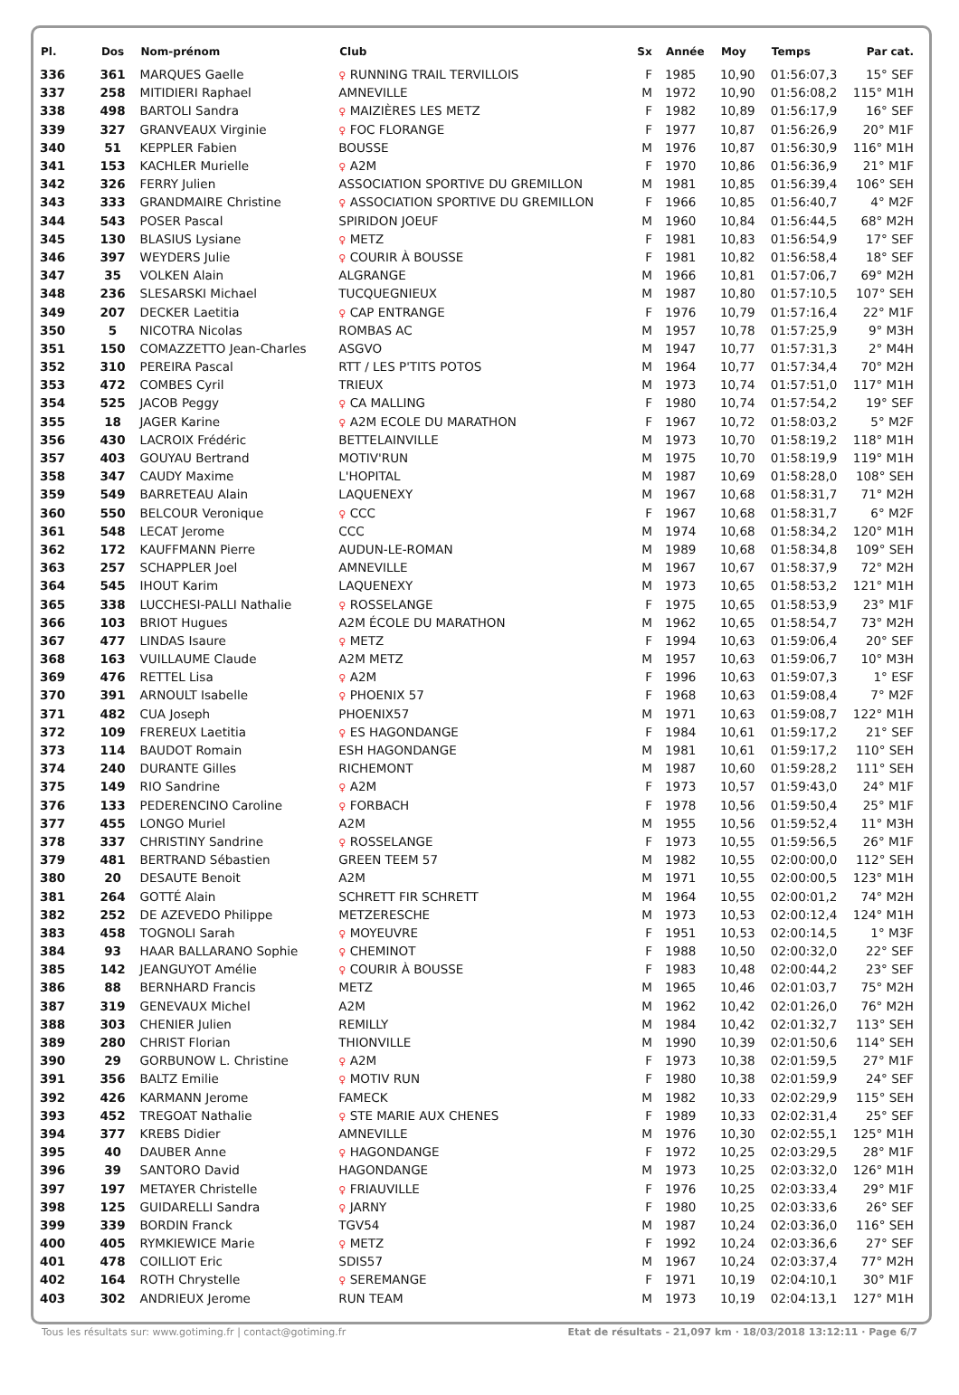| Pl. | Dos | Nom-prénom | Club | Sx | Année | Moy | Temps | Par cat. |
| --- | --- | --- | --- | --- | --- | --- | --- | --- |
| 336 | 361 | MARQUES Gaelle | ♀ RUNNING TRAIL TERVILLOIS | F | 1985 | 10,90 | 01:56:07,3 | 15° SEF |
| 337 | 258 | MITIDIERI Raphael | AMNEVILLE | M | 1972 | 10,90 | 01:56:08,2 | 115° M1H |
| 338 | 498 | BARTOLI Sandra | ♀ MAIZIÈRES LES METZ | F | 1982 | 10,89 | 01:56:17,9 | 16° SEF |
| 339 | 327 | GRANVEAUX Virginie | ♀ FOC FLORANGE | F | 1977 | 10,87 | 01:56:26,9 | 20° M1F |
| 340 | 51 | KEPPLER Fabien | BOUSSE | M | 1976 | 10,87 | 01:56:30,9 | 116° M1H |
| 341 | 153 | KACHLER Murielle | ♀ A2M | F | 1970 | 10,86 | 01:56:36,9 | 21° M1F |
| 342 | 326 | FERRY Julien | ASSOCIATION SPORTIVE DU GREMILLON | M | 1981 | 10,85 | 01:56:39,4 | 106° SEH |
| 343 | 333 | GRANDMAIRE Christine | ♀ ASSOCIATION SPORTIVE DU GREMILLON | F | 1966 | 10,85 | 01:56:40,7 | 4° M2F |
| 344 | 543 | POSER Pascal | SPIRIDON JOEUF | M | 1960 | 10,84 | 01:56:44,5 | 68° M2H |
| 345 | 130 | BLASIUS Lysiane | ♀ METZ | F | 1981 | 10,83 | 01:56:54,9 | 17° SEF |
| 346 | 397 | WEYDERS Julie | ♀ COURIR À BOUSSE | F | 1981 | 10,82 | 01:56:58,4 | 18° SEF |
| 347 | 35 | VOLKEN Alain | ALGRANGE | M | 1966 | 10,81 | 01:57:06,7 | 69° M2H |
| 348 | 236 | SLESARSKI Michael | TUCQUEGNIEUX | M | 1987 | 10,80 | 01:57:10,5 | 107° SEH |
| 349 | 207 | DECKER Laetitia | ♀ CAP ENTRANGE | F | 1976 | 10,79 | 01:57:16,4 | 22° M1F |
| 350 | 5 | NICOTRA Nicolas | ROMBAS AC | M | 1957 | 10,78 | 01:57:25,9 | 9° M3H |
| 351 | 150 | COMAZZETTO Jean-Charles | ASGVO | M | 1947 | 10,77 | 01:57:31,3 | 2° M4H |
| 352 | 310 | PEREIRA Pascal | RTT / LES P'TITS POTOS | M | 1964 | 10,77 | 01:57:34,4 | 70° M2H |
| 353 | 472 | COMBES Cyril | TRIEUX | M | 1973 | 10,74 | 01:57:51,0 | 117° M1H |
| 354 | 525 | JACOB Peggy | ♀ CA MALLING | F | 1980 | 10,74 | 01:57:54,2 | 19° SEF |
| 355 | 18 | JAGER Karine | ♀ A2M ECOLE DU MARATHON | F | 1967 | 10,72 | 01:58:03,2 | 5° M2F |
| 356 | 430 | LACROIX Frédéric | BETTELAINVILLE | M | 1973 | 10,70 | 01:58:19,2 | 118° M1H |
| 357 | 403 | GOUYAU Bertrand | MOTIV'RUN | M | 1975 | 10,70 | 01:58:19,9 | 119° M1H |
| 358 | 347 | CAUDY Maxime | L'HOPITAL | M | 1987 | 10,69 | 01:58:28,0 | 108° SEH |
| 359 | 549 | BARRETEAU Alain | LAQUENEXY | M | 1967 | 10,68 | 01:58:31,7 | 71° M2H |
| 360 | 550 | BELCOUR Veronique | ♀ CCC | F | 1967 | 10,68 | 01:58:31,7 | 6° M2F |
| 361 | 548 | LECAT Jerome | CCC | M | 1974 | 10,68 | 01:58:34,2 | 120° M1H |
| 362 | 172 | KAUFFMANN Pierre | AUDUN-LE-ROMAN | M | 1989 | 10,68 | 01:58:34,8 | 109° SEH |
| 363 | 257 | SCHAPPLER Joel | AMNEVILLE | M | 1967 | 10,67 | 01:58:37,9 | 72° M2H |
| 364 | 545 | IHOUT Karim | LAQUENEXY | M | 1973 | 10,65 | 01:58:53,2 | 121° M1H |
| 365 | 338 | LUCCHESI-PALLI Nathalie | ♀ ROSSELANGE | F | 1975 | 10,65 | 01:58:53,9 | 23° M1F |
| 366 | 103 | BRIOT Hugues | A2M ÉCOLE DU MARATHON | M | 1962 | 10,65 | 01:58:54,7 | 73° M2H |
| 367 | 477 | LINDAS Isaure | ♀ METZ | F | 1994 | 10,63 | 01:59:06,4 | 20° SEF |
| 368 | 163 | VUILLAUME Claude | A2M METZ | M | 1957 | 10,63 | 01:59:06,7 | 10° M3H |
| 369 | 476 | RETTEL Lisa | ♀ A2M | F | 1996 | 10,63 | 01:59:07,3 | 1° ESF |
| 370 | 391 | ARNOULT Isabelle | ♀ PHOENIX 57 | F | 1968 | 10,63 | 01:59:08,4 | 7° M2F |
| 371 | 482 | CUA Joseph | PHOENIX57 | M | 1971 | 10,63 | 01:59:08,7 | 122° M1H |
| 372 | 109 | FREREUX Laetitia | ♀ ES HAGONDANGE | F | 1984 | 10,61 | 01:59:17,2 | 21° SEF |
| 373 | 114 | BAUDOT Romain | ESH HAGONDANGE | M | 1981 | 10,61 | 01:59:17,2 | 110° SEH |
| 374 | 240 | DURANTE Gilles | RICHEMONT | M | 1987 | 10,60 | 01:59:28,2 | 111° SEH |
| 375 | 149 | RIO Sandrine | ♀ A2M | F | 1973 | 10,57 | 01:59:43,0 | 24° M1F |
| 376 | 133 | PEDERENCINO Caroline | ♀ FORBACH | F | 1978 | 10,56 | 01:59:50,4 | 25° M1F |
| 377 | 455 | LONGO Muriel | A2M | M | 1955 | 10,56 | 01:59:52,4 | 11° M3H |
| 378 | 337 | CHRISTINY Sandrine | ♀ ROSSELANGE | F | 1973 | 10,55 | 01:59:56,5 | 26° M1F |
| 379 | 481 | BERTRAND Sébastien | GREEN TEEM 57 | M | 1982 | 10,55 | 02:00:00,0 | 112° SEH |
| 380 | 20 | DESAUTE Benoit | A2M | M | 1971 | 10,55 | 02:00:00,5 | 123° M1H |
| 381 | 264 | GOTTÉ Alain | SCHRETT FIR SCHRETT | M | 1964 | 10,55 | 02:00:01,2 | 74° M2H |
| 382 | 252 | DE AZEVEDO Philippe | METZERESCHE | M | 1973 | 10,53 | 02:00:12,4 | 124° M1H |
| 383 | 458 | TOGNOLI Sarah | ♀ MOYEUVRE | F | 1951 | 10,53 | 02:00:14,5 | 1° M3F |
| 384 | 93 | HAAR BALLARANO Sophie | ♀ CHEMINOT | F | 1988 | 10,50 | 02:00:32,0 | 22° SEF |
| 385 | 142 | JEANGUYOT Amélie | ♀ COURIR À BOUSSE | F | 1983 | 10,48 | 02:00:44,2 | 23° SEF |
| 386 | 88 | BERNHARD Francis | METZ | M | 1965 | 10,46 | 02:01:03,7 | 75° M2H |
| 387 | 319 | GENEVAUX Michel | A2M | M | 1962 | 10,42 | 02:01:26,0 | 76° M2H |
| 388 | 303 | CHENIER Julien | REMILLY | M | 1984 | 10,42 | 02:01:32,7 | 113° SEH |
| 389 | 280 | CHRIST Florian | THIONVILLE | M | 1990 | 10,39 | 02:01:50,6 | 114° SEH |
| 390 | 29 | GORBUNOW L. Christine | ♀ A2M | F | 1973 | 10,38 | 02:01:59,5 | 27° M1F |
| 391 | 356 | BALTZ Emilie | ♀ MOTIV RUN | F | 1980 | 10,38 | 02:01:59,9 | 24° SEF |
| 392 | 426 | KARMANN Jerome | FAMECK | M | 1982 | 10,33 | 02:02:29,9 | 115° SEH |
| 393 | 452 | TREGOAT Nathalie | ♀ STE MARIE AUX CHENES | F | 1989 | 10,33 | 02:02:31,4 | 25° SEF |
| 394 | 377 | KREBS Didier | AMNEVILLE | M | 1976 | 10,30 | 02:02:55,1 | 125° M1H |
| 395 | 40 | DAUBER Anne | ♀ HAGONDANGE | F | 1972 | 10,25 | 02:03:29,5 | 28° M1F |
| 396 | 39 | SANTORO David | HAGONDANGE | M | 1973 | 10,25 | 02:03:32,0 | 126° M1H |
| 397 | 197 | METAYER Christelle | ♀ FRIAUVILLE | F | 1976 | 10,25 | 02:03:33,4 | 29° M1F |
| 398 | 125 | GUIDARELLI Sandra | ♀ JARNY | F | 1980 | 10,25 | 02:03:33,6 | 26° SEF |
| 399 | 339 | BORDIN Franck | TGV54 | M | 1987 | 10,24 | 02:03:36,0 | 116° SEH |
| 400 | 405 | RYMKIEWICE Marie | ♀ METZ | F | 1992 | 10,24 | 02:03:36,6 | 27° SEF |
| 401 | 478 | COILLIOT Eric | SDIS57 | M | 1967 | 10,24 | 02:03:37,4 | 77° M2H |
| 402 | 164 | ROTH Chrystelle | ♀ SEREMANGE | F | 1971 | 10,19 | 02:04:10,1 | 30° M1F |
| 403 | 302 | ANDRIEUX Jerome | RUN TEAM | M | 1973 | 10,19 | 02:04:13,1 | 127° M1H |
Tous les résultats sur: www.gotiming.fr | contact@gotiming.fr Etat de résultats - 21,097 km · 18/03/2018 13:12:11 · Page 6/7